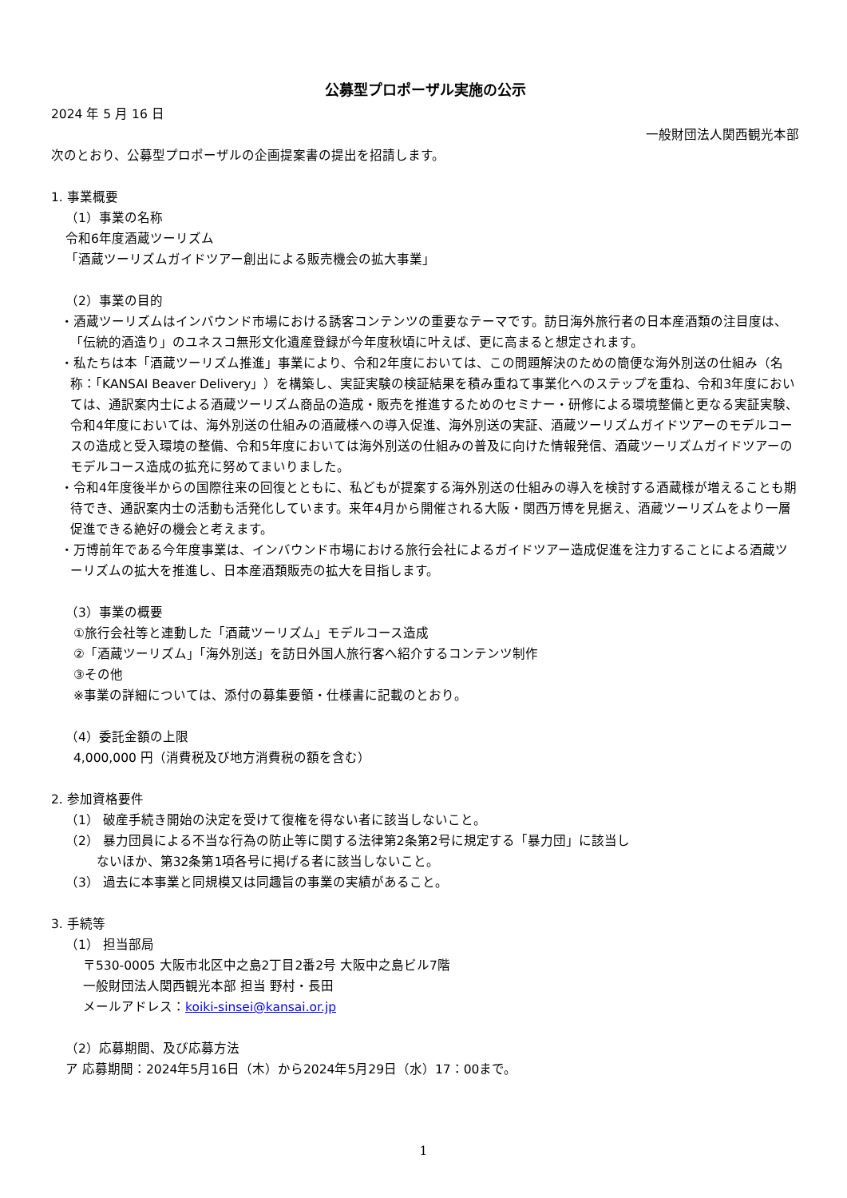公募型プロポーザル実施の公示
2024 年 5 月 16 日
一般財団法人関西観光本部
次のとおり、公募型プロポーザルの企画提案書の提出を招請します。
1. 事業概要
（1）事業の名称
令和6年度酒蔵ツーリズム
「酒蔵ツーリズムガイドツアー創出による販売機会の拡大事業」
（2）事業の目的
・酒蔵ツーリズムはインバウンド市場における誘客コンテンツの重要なテーマです。訪日海外旅行者の日本産酒類の注目度は、「伝統的酒造り」のユネスコ無形文化遺産登録が今年度秋頃に叶えば、更に高まると想定されます。
・私たちは本「酒蔵ツーリズム推進」事業により、令和2年度においては、この問題解決のための簡便な海外別送の仕組み（名称：「KANSAI Beaver Delivery」）を構築し、実証実験の検証結果を積み重ねて事業化へのステップを重ね、令和3年度においては、通訳案内士による酒蔵ツーリズム商品の造成・販売を推進するためのセミナー・研修による環境整備と更なる実証実験、令和4年度においては、海外別送の仕組みの酒蔵様への導入促進、海外別送の実証、酒蔵ツーリズムガイドツアーのモデルコースの造成と受入環境の整備、令和5年度においては海外別送の仕組みの普及に向けた情報発信、酒蔵ツーリズムガイドツアーのモデルコース造成の拡充に努めてまいりました。
・令和4年度後半からの国際往来の回復とともに、私どもが提案する海外別送の仕組みの導入を検討する酒蔵様が増えることも期待でき、通訳案内士の活動も活発化しています。来年4月から開催される大阪・関西万博を見据え、酒蔵ツーリズムをより一層促進できる絶好の機会と考えます。
・万博前年である今年度事業は、インバウンド市場における旅行会社によるガイドツアー造成促進を注力することによる酒蔵ツーリズムの拡大を推進し、日本産酒類販売の拡大を目指します。
（3）事業の概要
①旅行会社等と連動した「酒蔵ツーリズム」モデルコース造成
②「酒蔵ツーリズム」「海外別送」を訪日外国人旅行客へ紹介するコンテンツ制作
③その他
※事業の詳細については、添付の募集要領・仕様書に記載のとおり。
（4）委託金額の上限
4,000,000 円（消費税及び地方消費税の額を含む）
2. 参加資格要件
（1） 破産手続き開始の決定を受けて復権を得ない者に該当しないこと。
（2） 暴力団員による不当な行為の防止等に関する法律第2条第2号に規定する「暴力団」に該当し
   ないほか、第32条第1項各号に掲げる者に該当しないこと。
（3） 過去に本事業と同規模又は同趣旨の事業の実績があること。
3. 手続等
（1） 担当部局
〒530-0005 大阪市北区中之島2丁目2番2号 大阪中之島ビル7階
一般財団法人関西観光本部 担当 野村・長田
メールアドレス：koiki-sinsei@kansai.or.jp
（2）応募期間、及び応募方法
ア 応募期間：2024年5月16日（木）から2024年5月29日（水）17：00まで。
1